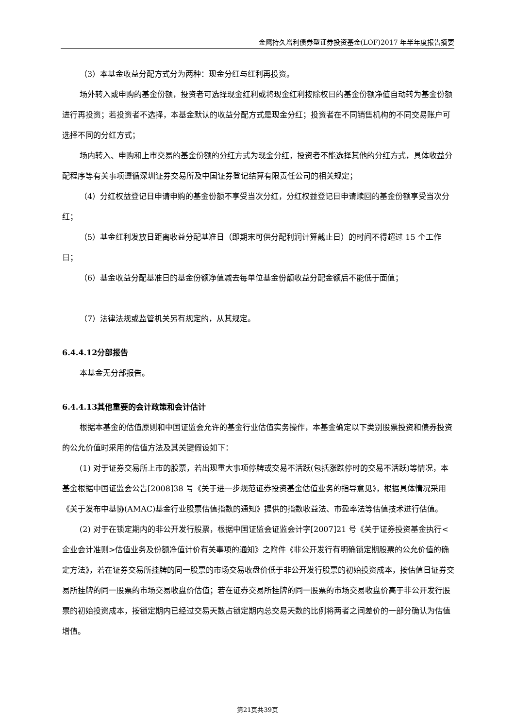金鹰持久增利债券型证券投资基金(LOF)2017 年半年度报告摘要
（3）本基金收益分配方式分为两种：现金分红与红利再投资。
场外转入或申购的基金份额，投资者可选择现金红利或将现金红利按除权日的基金份额净值自动转为基金份额进行再投资；若投资者不选择，本基金默认的收益分配方式是现金分红；投资者在不同销售机构的不同交易账户可选择不同的分红方式；
场内转入、申购和上市交易的基金份额的分红方式为现金分红，投资者不能选择其他的分红方式，具体收益分配程序等有关事项遵循深圳证券交易所及中国证券登记结算有限责任公司的相关规定；
（4）分红权益登记日申请申购的基金份额不享受当次分红，分红权益登记日申请赎回的基金份额享受当次分红；
（5）基金红利发放日距离收益分配基准日（即期末可供分配利润计算截止日）的时间不得超过 15 个工作日；
（6）基金收益分配基准日的基金份额净值减去每单位基金份额收益分配金额后不能低于面值；
（7）法律法规或监管机关另有规定的，从其规定。
6.4.4.12分部报告
本基金无分部报告。
6.4.4.13其他重要的会计政策和会计估计
根据本基金的估值原则和中国证监会允许的基金行业估值实务操作，本基金确定以下类别股票投资和债券投资的公允价值时采用的估值方法及其关键假设如下：
(1) 对于证券交易所上市的股票，若出现重大事项停牌或交易不活跃(包括涨跌停时的交易不活跃)等情况，本基金根据中国证监会公告[2008]38 号《关于进一步规范证券投资基金估值业务的指导意见》，根据具体情况采用《关于发布中基协(AMAC)基金行业股票估值指数的通知》提供的指数收益法、市盈率法等估值技术进行估值。
(2) 对于在锁定期内的非公开发行股票，根据中国证监会证监会计字[2007]21 号《关于证券投资基金执行<企业会计准则>估值业务及份额净值计价有关事项的通知》之附件《非公开发行有明确锁定期股票的公允价值的确定方法》，若在证券交易所挂牌的同一股票的市场交易收盘价低于非公开发行股票的初始投资成本，按估值日证券交易所挂牌的同一股票的市场交易收盘价估值；若在证券交易所挂牌的同一股票的市场交易收盘价高于非公开发行股票的初始投资成本，按锁定期内已经过交易天数占锁定期内总交易天数的比例将两者之间差价的一部分确认为估值增值。
第21页共39页